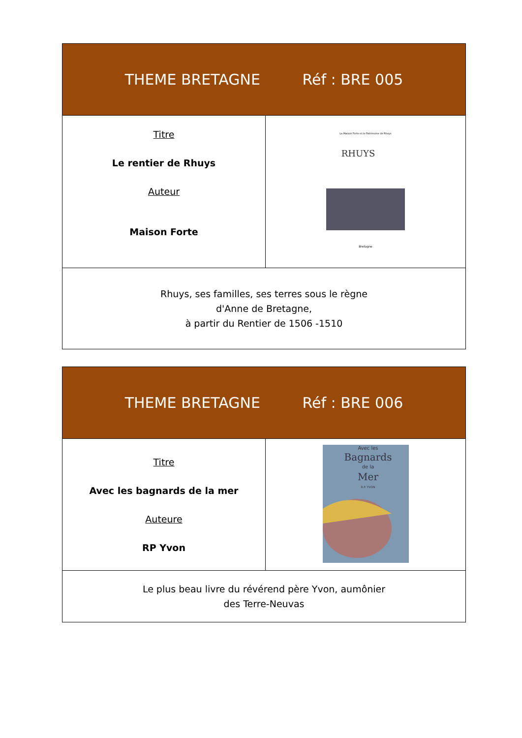| THEME BRETAGNE Réf : BRE 005 | |
| --- | --- |
| Titre Le rentier de Rhuys Auteur Maison Forte | La Maison Forte et le Patrimoine de Rhuys RHUYS Bretagne |
| Rhuys, ses familles, ses terres sous le règne d'Anne de Bretagne, à partir du Rentier de 1506 -1510 | |
| THEME BRETAGNE Réf : BRE 006 | |
| --- | --- |
| Titre Avec les bagnards de la mer Auteure RP Yvon | Avec les Bagnards de la Mer R.P. YVON |
| Le plus beau livre du révérend père Yvon, aumônier des Terre-Neuvas | |